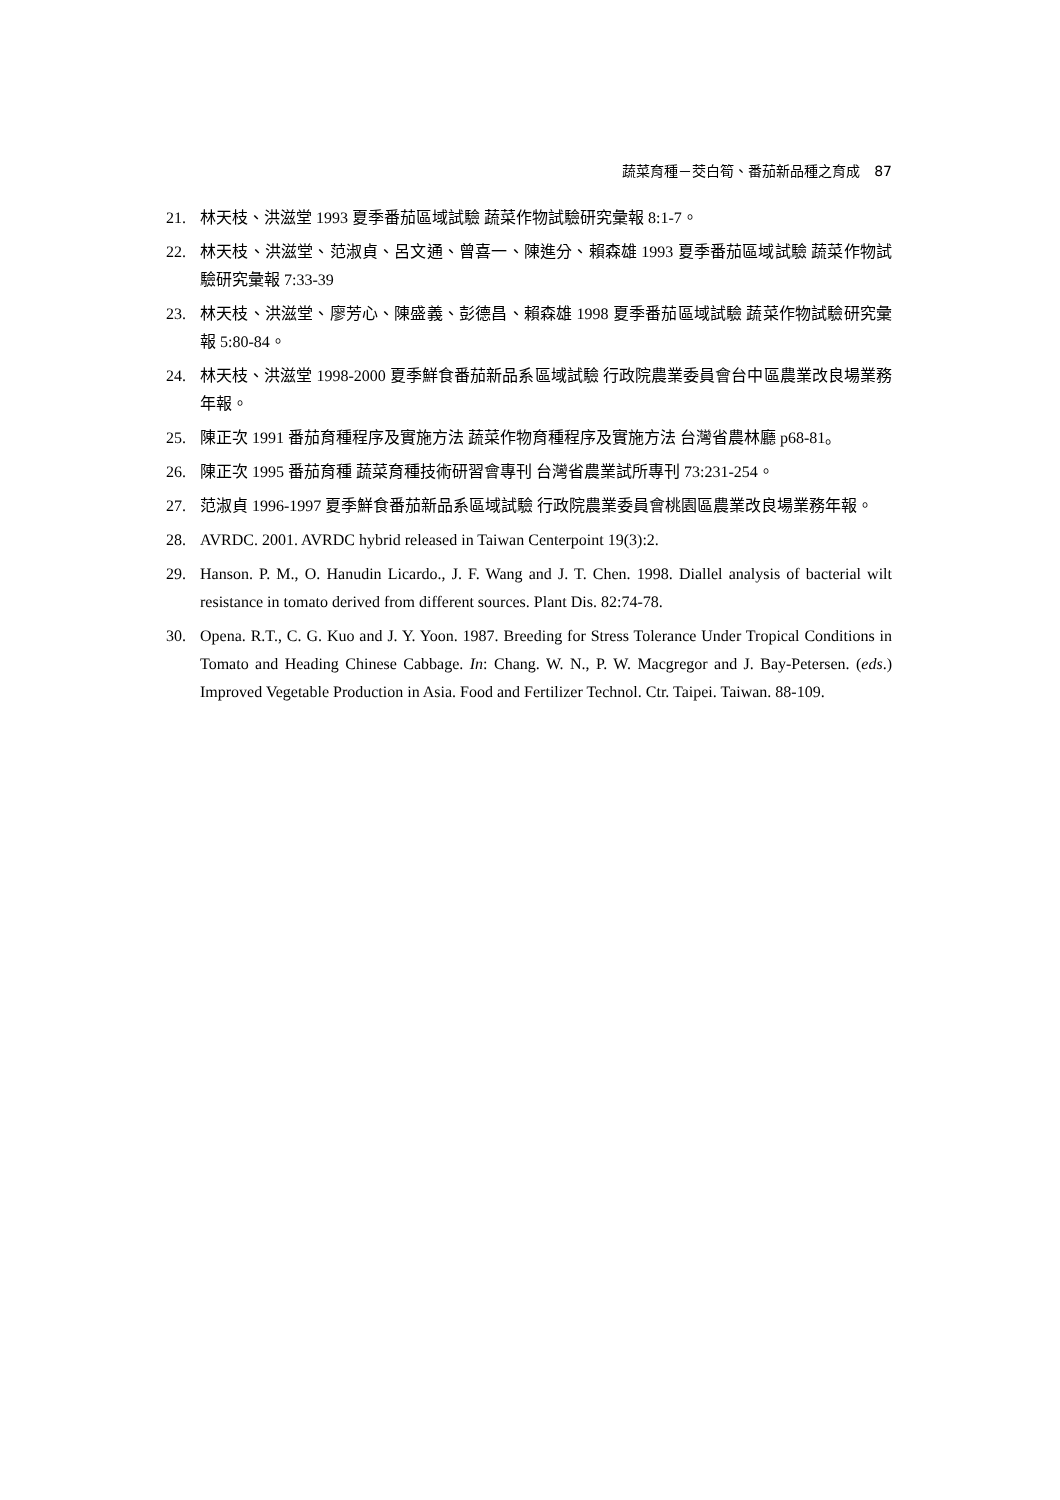蔬菜育種－茭白筍、番茄新品種之育成　87
21. 林天枝、洪滋堂 1993 夏季番茄區域試驗 蔬菜作物試驗研究彙報 8:1-7。
22. 林天枝、洪滋堂、范淑貞、呂文通、曾喜一、陳進分、賴森雄 1993 夏季番茄區域試驗 蔬菜作物試驗研究彙報 7:33-39
23. 林天枝、洪滋堂、廖芳心、陳盛義、彭德昌、賴森雄 1998 夏季番茄區域試驗 蔬菜作物試驗研究彙報 5:80-84。
24. 林天枝、洪滋堂 1998-2000 夏季鮮食番茄新品系區域試驗 行政院農業委員會台中區農業改良場業務年報。
25. 陳正次 1991 番茄育種程序及實施方法 蔬菜作物育種程序及實施方法 台灣省農林廳 p68-81。
26. 陳正次 1995 番茄育種 蔬菜育種技術研習會專刊 台灣省農業試所專刊 73:231-254。
27. 范淑貞 1996-1997 夏季鮮食番茄新品系區域試驗 行政院農業委員會桃園區農業改良場業務年報。
28. AVRDC. 2001. AVRDC hybrid released in Taiwan Centerpoint 19(3):2.
29. Hanson. P. M., O. Hanudin Licardo., J. F. Wang and J. T. Chen. 1998. Diallel analysis of bacterial wilt resistance in tomato derived from different sources. Plant Dis. 82:74-78.
30. Opena. R.T., C. G. Kuo and J. Y. Yoon. 1987. Breeding for Stress Tolerance Under Tropical Conditions in Tomato and Heading Chinese Cabbage. In: Chang. W. N., P. W. Macgregor and J. Bay-Petersen. (eds.) Improved Vegetable Production in Asia. Food and Fertilizer Technol. Ctr. Taipei. Taiwan. 88-109.